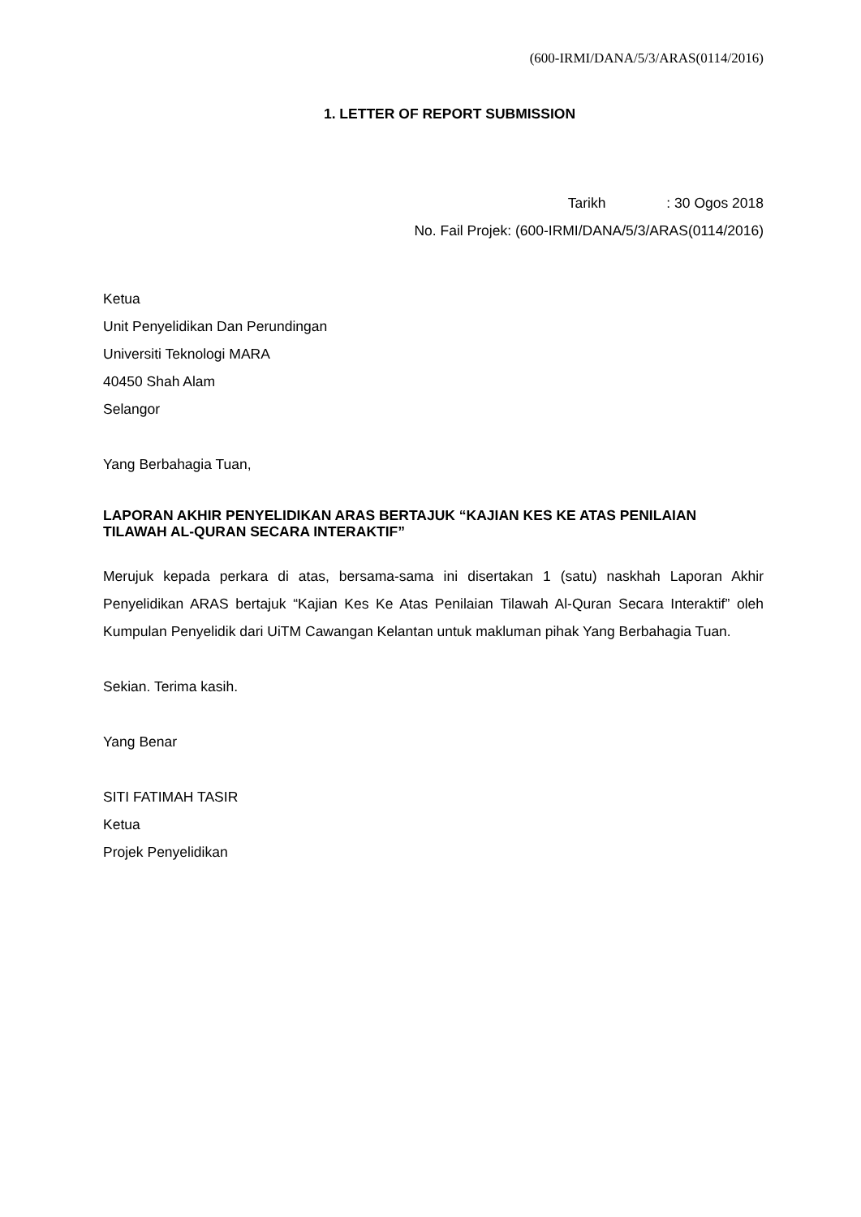(600-IRMI/DANA/5/3/ARAS(0114/2016)
1. LETTER OF REPORT SUBMISSION
Tarikh : 30 Ogos 2018
No. Fail Projek: (600-IRMI/DANA/5/3/ARAS(0114/2016)
Ketua
Unit Penyelidikan Dan Perundingan
Universiti Teknologi MARA
40450 Shah Alam
Selangor
Yang Berbahagia Tuan,
LAPORAN AKHIR PENYELIDIKAN ARAS BERTAJUK “KAJIAN KES KE ATAS PENILAIAN TILAWAH AL-QURAN SECARA INTERAKTIF”
Merujuk kepada perkara di atas, bersama-sama ini disertakan 1 (satu) naskhah Laporan Akhir Penyelidikan ARAS bertajuk “Kajian Kes Ke Atas Penilaian Tilawah Al-Quran Secara Interaktif” oleh Kumpulan Penyelidik dari UiTM Cawangan Kelantan untuk makluman pihak Yang Berbahagia Tuan.
Sekian. Terima kasih.
Yang Benar
SITI FATIMAH TASIR
Ketua
Projek Penyelidikan